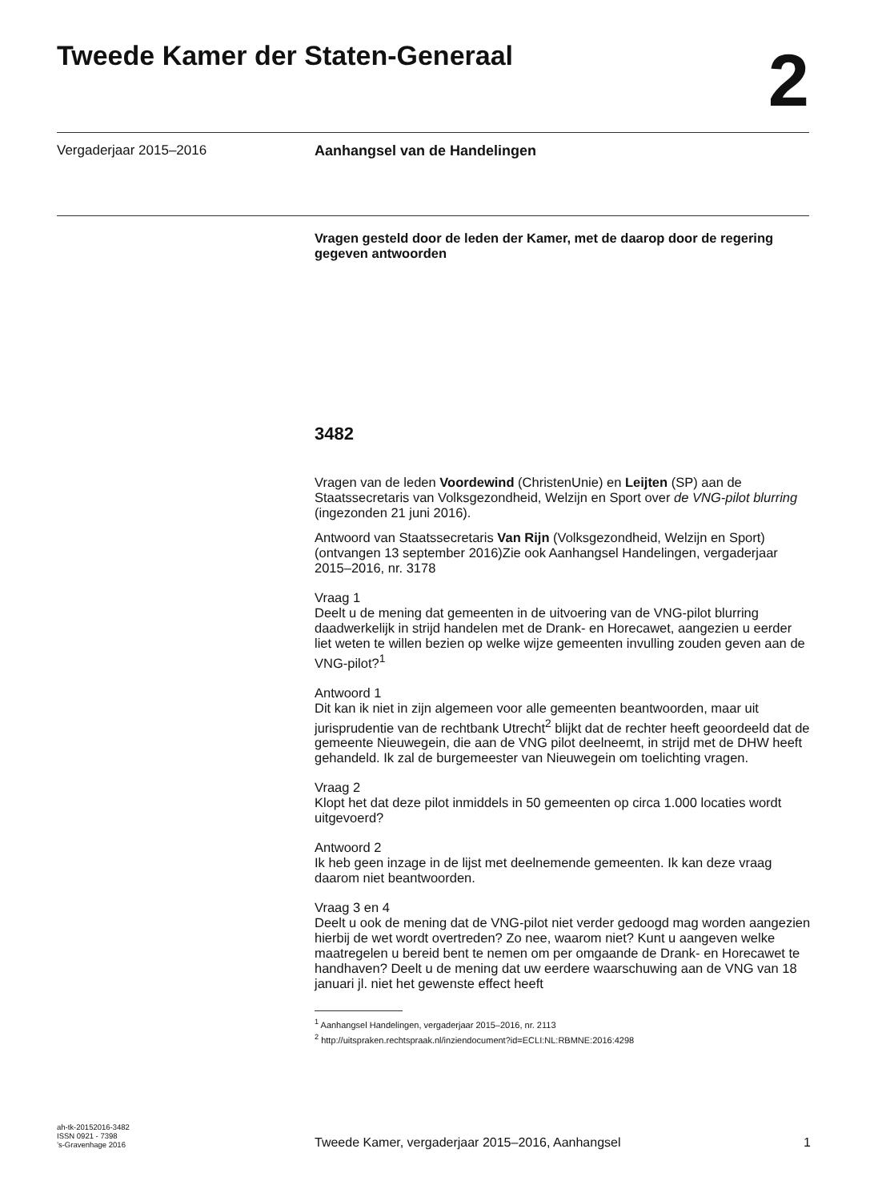Tweede Kamer der Staten-Generaal
2
Vergaderjaar 2015–2016 Aanhangsel van de Handelingen
Vragen gesteld door de leden der Kamer, met de daarop door de regering gegeven antwoorden
3482
Vragen van de leden Voordewind (ChristenUnie) en Leijten (SP) aan de Staatssecretaris van Volksgezondheid, Welzijn en Sport over de VNG-pilot blurring (ingezonden 21 juni 2016).
Antwoord van Staatssecretaris Van Rijn (Volksgezondheid, Welzijn en Sport) (ontvangen 13 september 2016)Zie ook Aanhangsel Handelingen, vergaderjaar 2015–2016, nr. 3178
Vraag 1
Deelt u de mening dat gemeenten in de uitvoering van de VNG-pilot blurring daadwerkelijk in strijd handelen met de Drank- en Horecawet, aangezien u eerder liet weten te willen bezien op welke wijze gemeenten invulling zouden geven aan de VNG-pilot?<sup>1</sup>
Antwoord 1
Dit kan ik niet in zijn algemeen voor alle gemeenten beantwoorden, maar uit jurisprudentie van de rechtbank Utrecht<sup>2</sup> blijkt dat de rechter heeft geoordeeld dat de gemeente Nieuwegein, die aan de VNG pilot deelneemt, in strijd met de DHW heeft gehandeld. Ik zal de burgemeester van Nieuwegein om toelichting vragen.
Vraag 2
Klopt het dat deze pilot inmiddels in 50 gemeenten op circa 1.000 locaties wordt uitgevoerd?
Antwoord 2
Ik heb geen inzage in de lijst met deelnemende gemeenten. Ik kan deze vraag daarom niet beantwoorden.
Vraag 3 en 4
Deelt u ook de mening dat de VNG-pilot niet verder gedoogd mag worden aangezien hierbij de wet wordt overtreden? Zo nee, waarom niet? Kunt u aangeven welke maatregelen u bereid bent te nemen om per omgaande de Drank- en Horecawet te handhaven? Deelt u de mening dat uw eerdere waarschuwing aan de VNG van 18 januari jl. niet het gewenste effect heeft
<sup>1</sup> Aanhangsel Handelingen, vergaderjaar 2015–2016, nr. 2113
<sup>2</sup> http://uitspraken.rechtspraak.nl/inziendocument?id=ECLI:NL:RBMNE:2016:4298
ah-tk-20152016-3482
ISSN 0921 - 7398
’s-Gravenhage 2016
Tweede Kamer, vergaderjaar 2015–2016, Aanhangsel 1